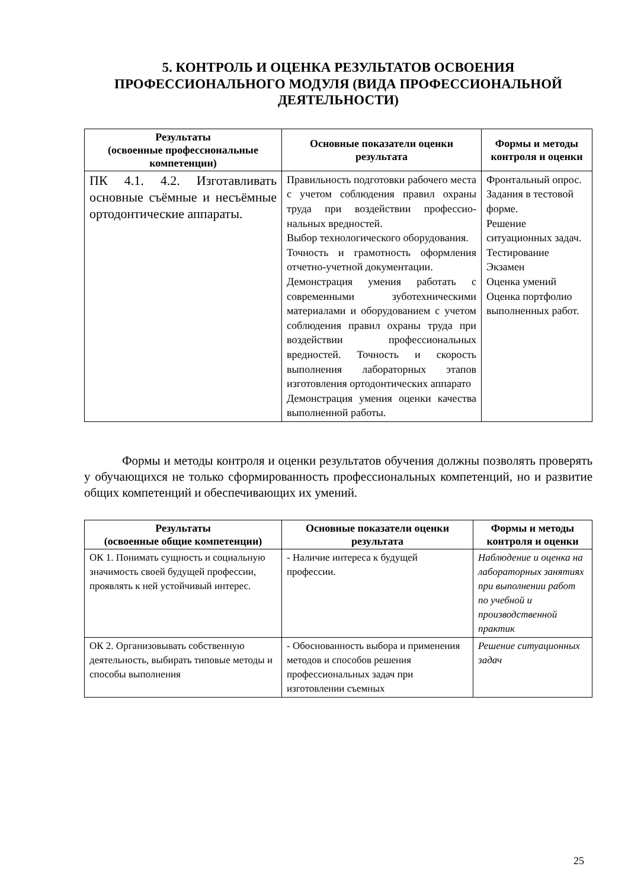5. КОНТРОЛЬ И ОЦЕНКА РЕЗУЛЬТАТОВ ОСВОЕНИЯ ПРОФЕССИОНАЛЬНОГО МОДУЛЯ (ВИДА ПРОФЕССИОНАЛЬНОЙ ДЕЯТЕЛЬНОСТИ)
| Результаты (освоенные профессиональные компетенции) | Основные показатели оценки результата | Формы и методы контроля и оценки |
| --- | --- | --- |
| ПК 4.1. 4.2. Изготавливать основные съёмные и несъёмные ортодонтические аппараты. | Правильность подготовки рабочего места с учетом соблюдения правил охраны труда при воздействии профессио-нальных вредностей. Выбор технологического оборудования. Точность и грамотность оформления отчетно-учетной документации. Демонстрация умения работать с современными зуботехническими материалами и оборудованием с учетом соблюдения правил охраны труда при воздействии профессиональных вредностей. Точность и скорость выполнения лабораторных этапов изготовления ортодонтических аппарато Демонстрация умения оценки качества выполненной работы. | Фронтальный опрос. Задания в тестовой форме. Решение ситуационных задач. Тестирование Экзамен Оценка умений Оценка портфолио выполненных работ. |
Формы и методы контроля и оценки результатов обучения должны позволять проверять у обучающихся не только сформированность профессиональных компетенций, но и развитие общих компетенций и обеспечивающих их умений.
| Результаты (освоенные общие компетенции) | Основные показатели оценки результата | Формы и методы контроля и оценки |
| --- | --- | --- |
| ОК 1. Понимать сущность и социальную значимость своей будущей профессии, проявлять к ней устойчивый интерес. | - Наличие интереса к будущей профессии. | Наблюдение и оценка на лабораторных занятиях при выполнении работ по учебной и производственной практик |
| ОК 2. Организовывать собственную деятельность, выбирать типовые методы и способы выполнения | - Обоснованность выбора и применения методов и способов решения профессиональных задач при изготовлении съемных | Решение ситуационных задач |
25